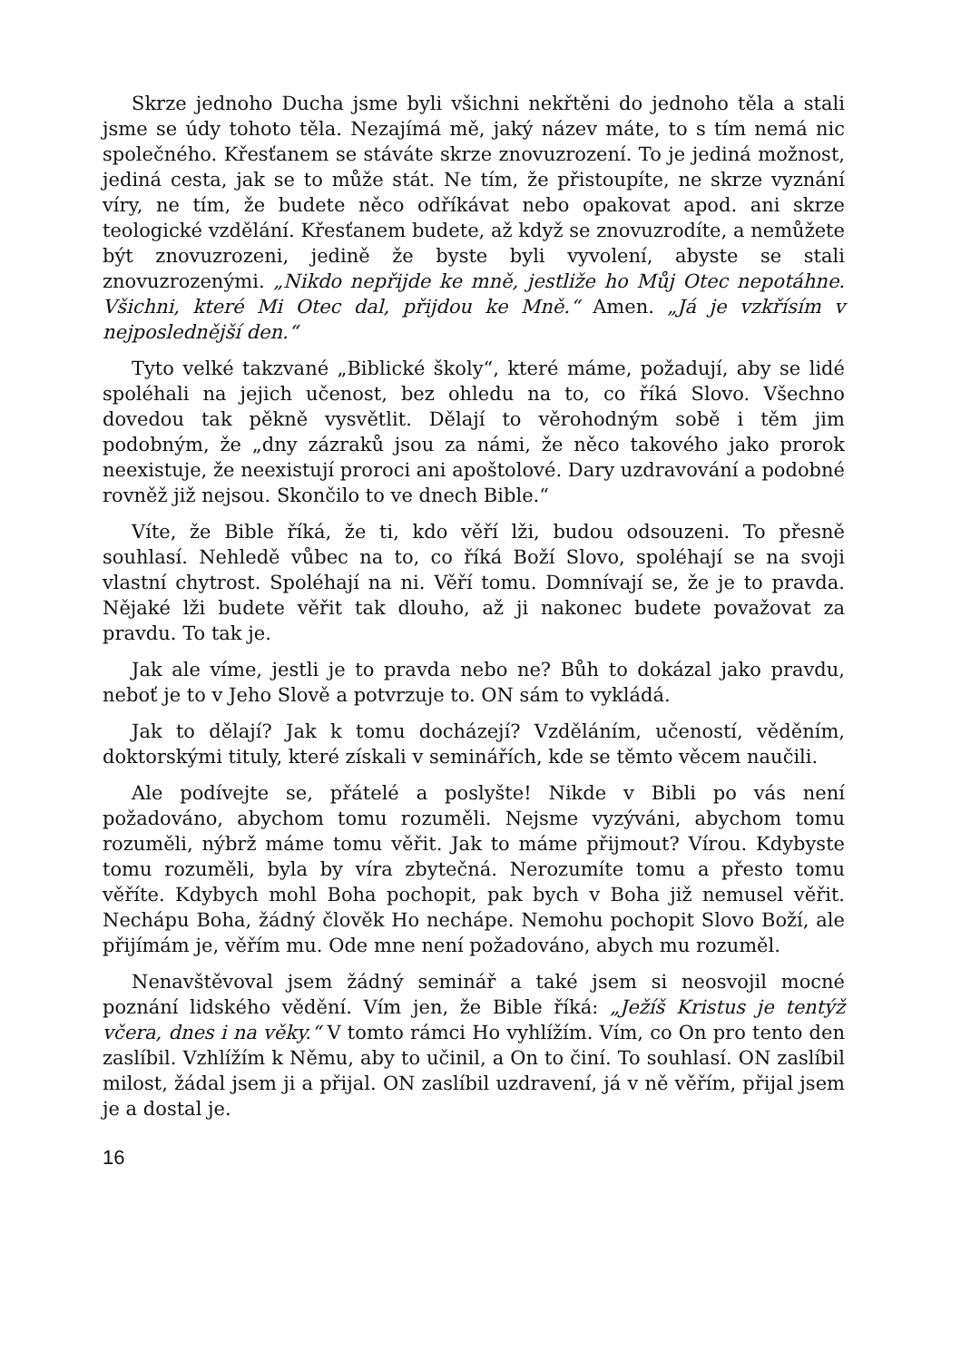Skrze jednoho Ducha jsme byli všichni nekřtěni do jednoho těla a stali jsme se údy tohoto těla. Nezajímá mě, jaký název máte, to s tím nemá nic společného. Křesťanem se stáváte skrze znovuzrození. To je jediná možnost, jediná cesta, jak se to může stát. Ne tím, že přistoupíte, ne skrze vyznání víry, ne tím, že budete něco odříkávat nebo opakovat apod. ani skrze teologické vzdělání. Křesťanem budete, až když se znovuzrodíte, a nemůžete být znovuzrozeni, jedině že byste byli vyvolení, abyste se stali znovuzrozenými. „Nikdo nepřijde ke mně, jestliže ho Můj Otec nepotáhne. Všichni, které Mi Otec dal, přijdou ke Mně.“ Amen. „Já je vzkřísím v nejposlednější den.“
Tyto velké takzvané „Biblické školy“, které máme, požadují, aby se lidé spoléhali na jejich učenost, bez ohledu na to, co říká Slovo. Všechno dovedou tak pěkně vysvětlit. Dělají to věrohodným sobě i těm jim podobným, že „dny zázraků jsou za námi, že něco takového jako prorok neexistuje, že neexistují proroci ani apoštolové. Dary uzdravování a podobné rovněž již nejsou. Skončilo to ve dnech Bible.“
Víte, že Bible říká, že ti, kdo věří lži, budou odsouzeni. To přesně souhlasí. Nehledě vůbec na to, co říká Boží Slovo, spoléhají se na svoji vlastní chytrost. Spoléhají na ni. Věří tomu. Domnívají se, že je to pravda. Nějaké lži budete věřit tak dlouho, až ji nakonec budete považovat za pravdu. To tak je.
Jak ale víme, jestli je to pravda nebo ne? Bůh to dokázal jako pravdu, neboť je to v Jeho Slově a potvrzuje to. ON sám to vykládá.
Jak to dělají? Jak k tomu docházejí? Vzděláním, učeností, věděním, doktorskými tituly, které získali v seminářích, kde se těmto věcem naučili.
Ale podívejte se, přátelé a poslyšte! Nikde v Bibli po vás není požadováno, abychom tomu rozuměli. Nejsme vyzýváni, abychom tomu rozuměli, nýbrž máme tomu věřit. Jak to máme přijmout? Vírou. Kdybyste tomu rozuměli, byla by víra zbytečná. Nerozumíte tomu a přesto tomu věříte. Kdybych mohl Boha pochopit, pak bych v Boha již nemusel věřit. Nechápu Boha, žádný člověk Ho nechápe. Nemohu pochopit Slovo Boží, ale přijímám je, věřím mu. Ode mne není požadováno, abych mu rozuměl.
Nenavštěvoval jsem žádný seminář a také jsem si neosvojil mocné poznání lidského vědění. Vím jen, že Bible říká: „Ježíš Kristus je tentýž včera, dnes i na věky.“ V tomto rámci Ho vyhlížím. Vím, co On pro tento den zaslíbil. Vzhlížím k Němu, aby to učinil, a On to činí. To souhlasí. ON zaslíbil milost, žádal jsem ji a přijal. ON zaslíbil uzdravení, já v ně věřím, přijal jsem je a dostal je.
16